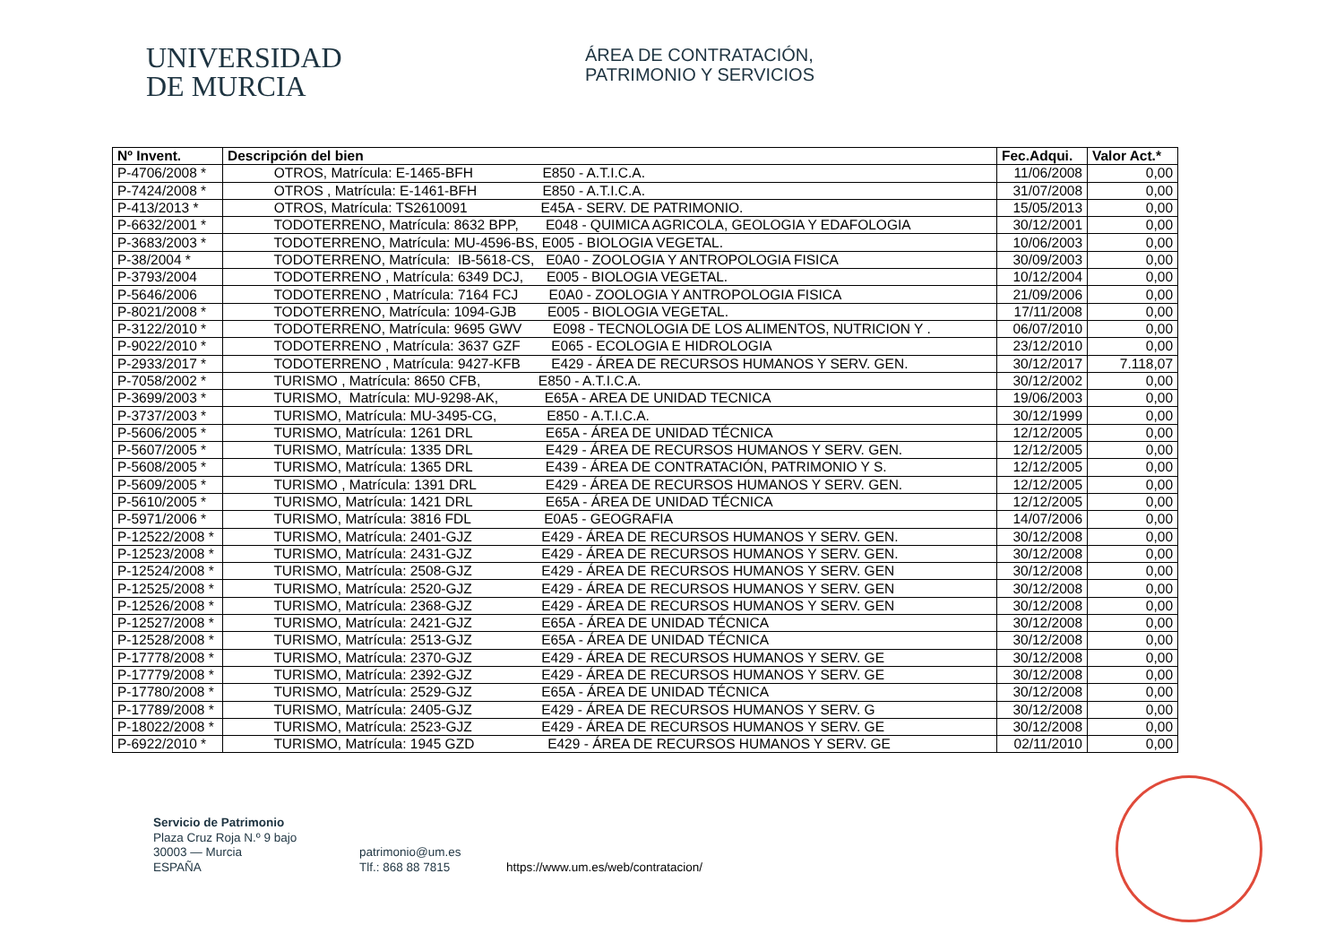UNIVERSIDAD
DE MURCIA
ÁREA DE CONTRATACIÓN,
PATRIMONIO Y SERVICIOS
| Nº Invent. | Descripción del bien | Fec.Adqui. | Valor Act.* |
| --- | --- | --- | --- |
| P-4706/2008 * | OTROS, Matrícula: E-1465-BFH E850 - A.T.I.C.A. | 11/06/2008 | 0,00 |
| P-7424/2008 * | OTROS , Matrícula: E-1461-BFH E850 - A.T.I.C.A. | 31/07/2008 | 0,00 |
| P-413/2013 * | OTROS, Matrícula: TS2610091 E45A - SERV. DE PATRIMONIO. | 15/05/2013 | 0,00 |
| P-6632/2001 * | TODOTERRENO, Matrícula: 8632 BPP, E048 - QUIMICA AGRICOLA, GEOLOGIA Y EDAFOLOGIA | 30/12/2001 | 0,00 |
| P-3683/2003 * | TODOTERRENO, Matrícula: MU-4596-BS, E005 - BIOLOGIA VEGETAL. | 10/06/2003 | 0,00 |
| P-38/2004 * | TODOTERRENO, Matrícula: IB-5618-CS, E0A0 - ZOOLOGIA Y ANTROPOLOGIA FISICA | 30/09/2003 | 0,00 |
| P-3793/2004 | TODOTERRENO , Matrícula: 6349 DCJ, E005 - BIOLOGIA VEGETAL. | 10/12/2004 | 0,00 |
| P-5646/2006 | TODOTERRENO , Matrícula: 7164 FCJ E0A0 - ZOOLOGIA Y ANTROPOLOGIA FISICA | 21/09/2006 | 0,00 |
| P-8021/2008 * | TODOTERRENO, Matrícula: 1094-GJB E005 - BIOLOGIA VEGETAL. | 17/11/2008 | 0,00 |
| P-3122/2010 * | TODOTERRENO, Matrícula: 9695 GWV E098 - TECNOLOGIA DE LOS ALIMENTOS, NUTRICION Y . | 06/07/2010 | 0,00 |
| P-9022/2010 * | TODOTERRENO , Matrícula: 3637 GZF E065 - ECOLOGIA E HIDROLOGIA | 23/12/2010 | 0,00 |
| P-2933/2017 * | TODOTERRENO , Matrícula: 9427-KFB E429 - ÁREA DE RECURSOS HUMANOS Y SERV. GEN. | 30/12/2017 | 7.118,07 |
| P-7058/2002 * | TURISMO , Matrícula: 8650 CFB, E850 - A.T.I.C.A. | 30/12/2002 | 0,00 |
| P-3699/2003 * | TURISMO, Matrícula: MU-9298-AK, E65A - AREA DE UNIDAD TECNICA | 19/06/2003 | 0,00 |
| P-3737/2003 * | TURISMO, Matrícula: MU-3495-CG, E850 - A.T.I.C.A. | 30/12/1999 | 0,00 |
| P-5606/2005 * | TURISMO, Matrícula: 1261 DRL E65A - ÁREA DE UNIDAD TÉCNICA | 12/12/2005 | 0,00 |
| P-5607/2005 * | TURISMO, Matrícula: 1335 DRL E429 - ÁREA DE RECURSOS HUMANOS Y SERV. GEN. | 12/12/2005 | 0,00 |
| P-5608/2005 * | TURISMO, Matrícula: 1365 DRL E439 - ÁREA DE CONTRATACIÓN, PATRIMONIO Y S. | 12/12/2005 | 0,00 |
| P-5609/2005 * | TURISMO , Matrícula: 1391 DRL E429 - ÁREA DE RECURSOS HUMANOS Y SERV. GEN. | 12/12/2005 | 0,00 |
| P-5610/2005 * | TURISMO, Matrícula: 1421 DRL E65A - ÁREA DE UNIDAD TÉCNICA | 12/12/2005 | 0,00 |
| P-5971/2006 * | TURISMO, Matrícula: 3816 FDL E0A5 - GEOGRAFIA | 14/07/2006 | 0,00 |
| P-12522/2008 * | TURISMO, Matrícula: 2401-GJZ E429 - ÁREA DE RECURSOS HUMANOS Y SERV. GEN. | 30/12/2008 | 0,00 |
| P-12523/2008 * | TURISMO, Matrícula: 2431-GJZ E429 - ÁREA DE RECURSOS HUMANOS Y SERV. GEN. | 30/12/2008 | 0,00 |
| P-12524/2008 * | TURISMO, Matrícula: 2508-GJZ E429 - ÁREA DE RECURSOS HUMANOS Y SERV. GEN | 30/12/2008 | 0,00 |
| P-12525/2008 * | TURISMO, Matrícula: 2520-GJZ E429 - ÁREA DE RECURSOS HUMANOS Y SERV. GEN | 30/12/2008 | 0,00 |
| P-12526/2008 * | TURISMO, Matrícula: 2368-GJZ E429 - ÁREA DE RECURSOS HUMANOS Y SERV. GEN | 30/12/2008 | 0,00 |
| P-12527/2008 * | TURISMO, Matrícula: 2421-GJZ E65A - ÁREA DE UNIDAD TÉCNICA | 30/12/2008 | 0,00 |
| P-12528/2008 * | TURISMO, Matrícula: 2513-GJZ E65A - ÁREA DE UNIDAD TÉCNICA | 30/12/2008 | 0,00 |
| P-17778/2008 * | TURISMO, Matrícula: 2370-GJZ E429 - ÁREA DE RECURSOS HUMANOS Y SERV. GE | 30/12/2008 | 0,00 |
| P-17779/2008 * | TURISMO, Matrícula: 2392-GJZ E429 - ÁREA DE RECURSOS HUMANOS Y SERV. GE | 30/12/2008 | 0,00 |
| P-17780/2008 * | TURISMO, Matrícula: 2529-GJZ E65A - ÁREA DE UNIDAD TÉCNICA | 30/12/2008 | 0,00 |
| P-17789/2008 * | TURISMO, Matrícula: 2405-GJZ E429 - ÁREA DE RECURSOS HUMANOS Y SERV. G | 30/12/2008 | 0,00 |
| P-18022/2008 * | TURISMO, Matrícula: 2523-GJZ E429 - ÁREA DE RECURSOS HUMANOS Y SERV. GE | 30/12/2008 | 0,00 |
| P-6922/2010 * | TURISMO, Matrícula: 1945 GZD E429 - ÁREA DE RECURSOS HUMANOS Y SERV. GE | 02/11/2010 | 0,00 |
Servicio de Patrimonio
Plaza Cruz Roja N.º 9 bajo
30003 — Murcia
ESPAÑA
patrimonio@um.es
Tlf.: 868 88 7815
https://www.um.es/web/contratacion/